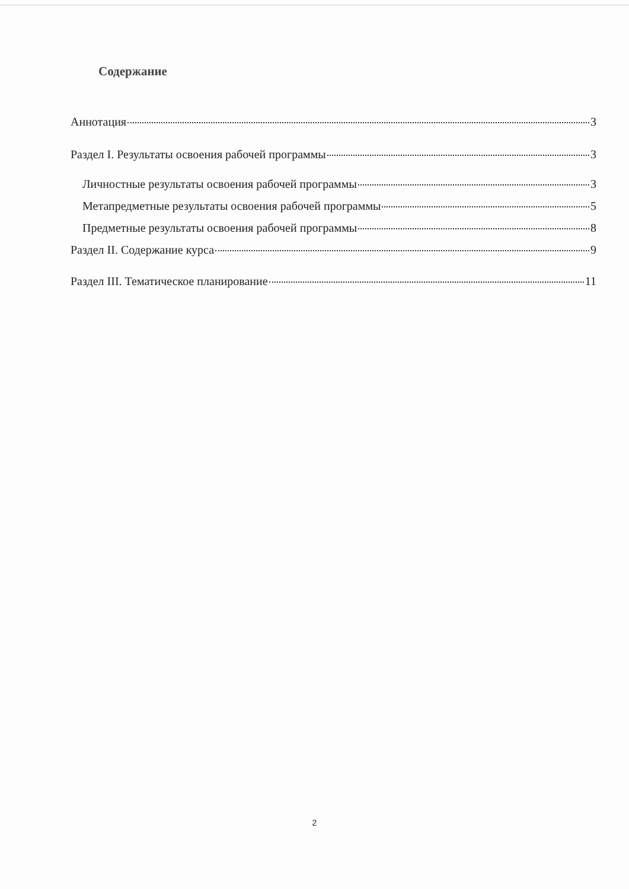Содержание
Аннотация 3
Раздел I. Результаты освоения рабочей программы 3
Личностные результаты освоения рабочей программы 3
Метапредметные результаты освоения рабочей программы 5
Предметные результаты освоения рабочей программы 8
Раздел II. Содержание курса 9
Раздел III. Тематическое планирование 11
2